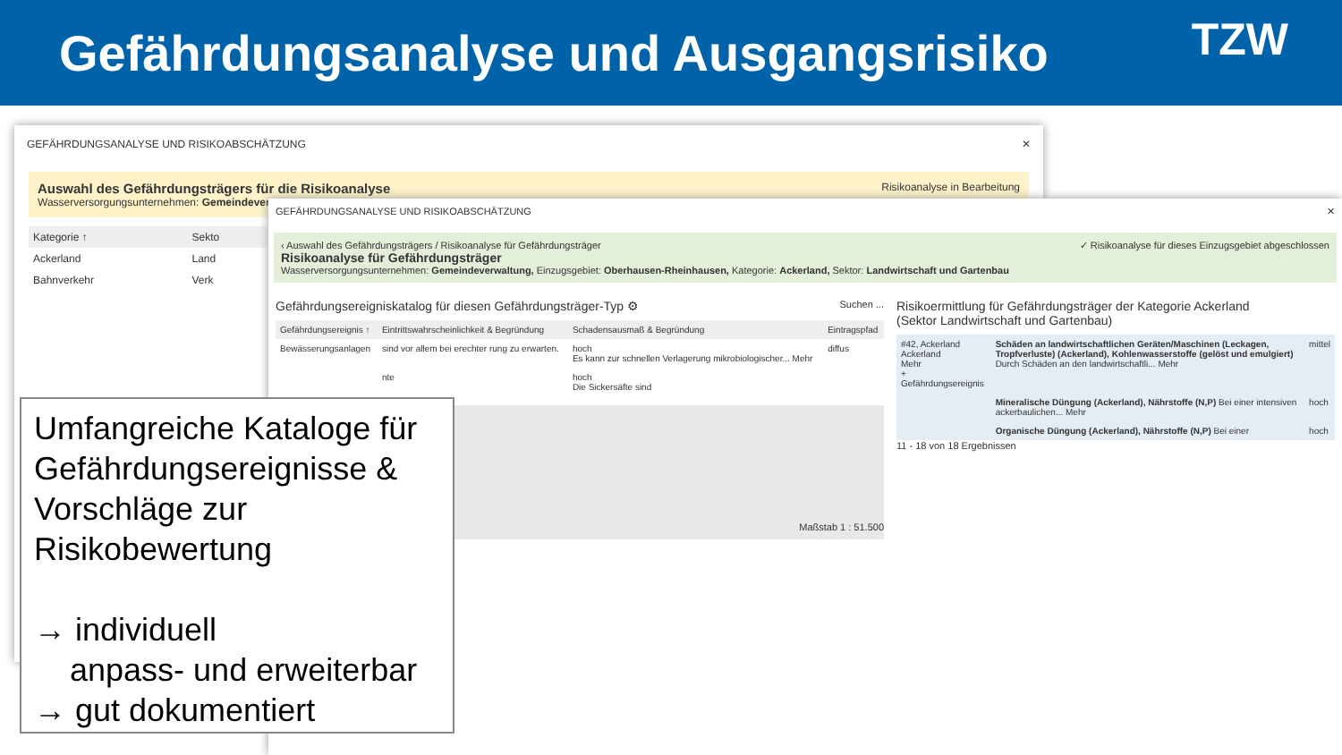Gefährdungsanalyse und Ausgangsrisiko
TZW
GEFÄHRDUNGSANALYSE UND RISIKOABSCHÄTZUNG ✕
Auswahl des Gefährdungsträgers für die Risikoanalyse Risikoanalyse in Bearbeitung
Wasserversorgungsunternehmen: Gemeindeverw
| Kategorie ↑ | Sekto |
| --- | --- |
| Ackerland | Land |
| Bahnverkehr | Verk |
GEFÄHRDUNGSANALYSE UND RISIKOABSCHÄTZUNG ✕
‹ Auswahl des Gefährdungsträgers / Risikoanalyse für Gefährdungsträger ✓ Risikoanalyse für dieses Einzugsgebiet abgeschlossen
Risikoanalyse für Gefährdungsträger
Wasserversorgungsunternehmen: Gemeindeverwaltung, Einzugsgebiet: Oberhausen-Rheinhausen, Kategorie: Ackerland, Sektor: Landwirtschaft und Gartenbau
Gefährdungsereigniskatalog für diesen Gefährdungsträger-Typ ⚙ Suchen ...
| Gefährdungsereignis ↑ | Eintrittswahrscheinlichkeit & Begründung | Schadensausmaß & Begründung | Eintragspfad |
| --- | --- | --- | --- |
| Bewässerungsanlagen | sind vor allem bei erechter rung zu erwarten. | hoch Es kann zur schnellen Verlagerung mikrobiologischer... Mehr | diffus |
| | nte | hoch Die Sickersäfte sind | |
Maßstab 1 : 51.500
Risikoermittlung für Gefährdungsträger der Kategorie Ackerland
(Sektor Landwirtschaft und Gartenbau)
| #42, Ackerland Ackerland Mehr + Gefährdungsereignis | Schäden an landwirtschaftlichen Geräten/Maschinen (Leckagen, Tropfverluste) (Ackerland), Kohlenwasserstoffe (gelöst und emulgiert) Durch Schäden an den landwirtschaftli... Mehr | mittel |
| | Mineralische Düngung (Ackerland), Nährstoffe (N,P) Bei einer intensiven ackerbaulichen... Mehr | hoch |
| | Organische Düngung (Ackerland), Nährstoffe (N,P) Bei einer | hoch |
11 - 18 von 18 Ergebnissen
Umfangreiche Kataloge für Gefährdungsereignisse & Vorschläge zur Risikobewertung
→ individuell
anpass- und erweiterbar
→ gut dokumentiert